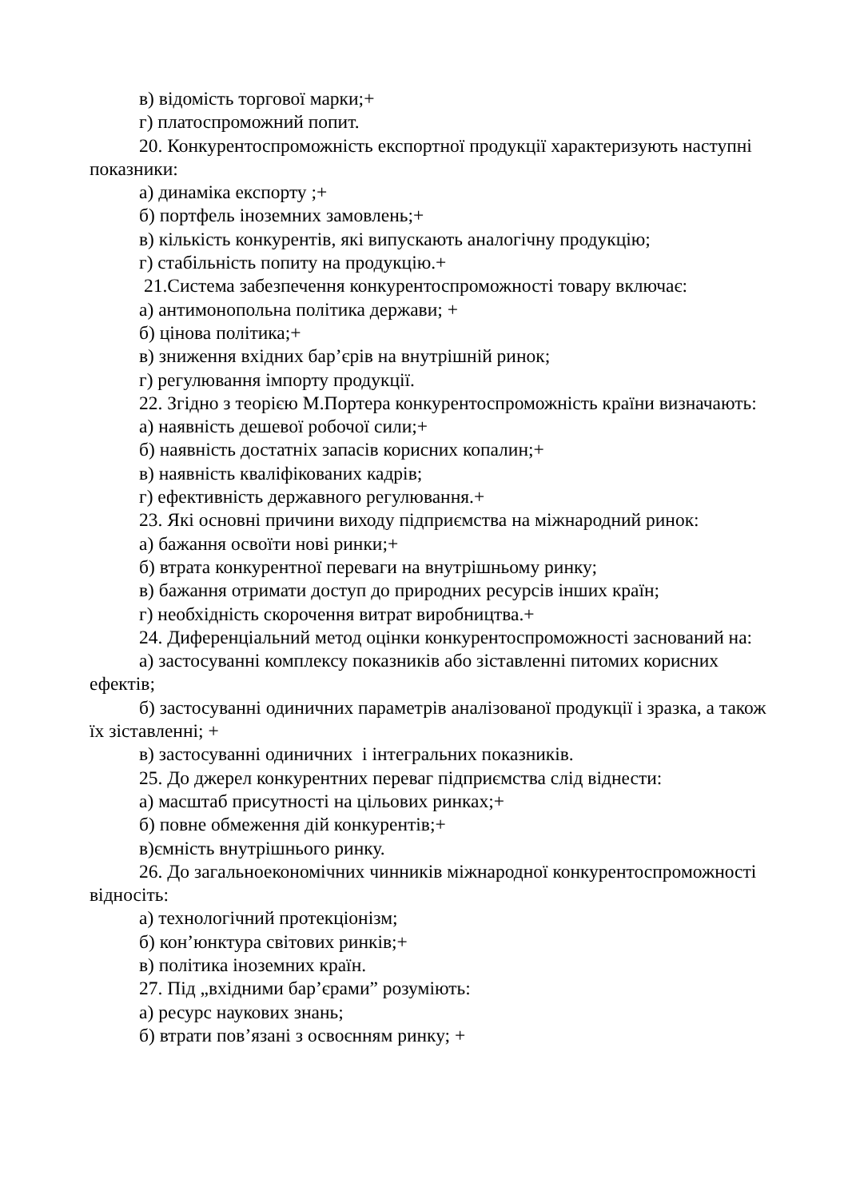в) відомість торгової марки;+
г) платоспроможний попит.
20. Конкурентоспроможність експортної продукції характеризують наступні показники:
а) динаміка експорту ;+
б) портфель іноземних замовлень;+
в) кількість конкурентів, які випускають аналогічну продукцію;
г) стабільність попиту на продукцію.+
21.Система забезпечення конкурентоспроможності товару включає:
а) антимонопольна політика держави; +
б) цінова політика;+
в) зниження вхідних бар’єрів на внутрішній ринок;
г) регулювання імпорту продукції.
22. Згідно з теорією М.Портера конкурентоспроможність країни визначають:
а) наявність дешевої робочої сили;+
б) наявність достатніх запасів корисних копалин;+
в) наявність кваліфікованих кадрів;
г) ефективність державного регулювання.+
23. Які основні причини виходу підприємства на міжнародний ринок:
а) бажання освоїти нові ринки;+
б) втрата конкурентної переваги на внутрішньому ринку;
в) бажання отримати доступ до природних ресурсів інших країн;
г) необхідність скорочення витрат виробництва.+
24. Диференціальний метод оцінки конкурентоспроможності заснований на:
а) застосуванні комплексу показників або зіставленні питомих корисних ефектів;
б) застосуванні одиничних параметрів аналізованої продукції і зразка, а також їх зіставленні; +
в) застосуванні одиничних і інтегральних показників.
25. До джерел конкурентних переваг підприємства слід віднести:
а) масштаб присутності на цільових ринках;+
б) повне обмеження дій конкурентів;+
в)ємність внутрішнього ринку.
26. До загальноекономічних чинників міжнародної конкурентоспроможності відносіть:
а) технологічний протекціонізм;
б) кон’юнктура світових ринків;+
в) політика іноземних країн.
27. Під „вхідними бар’єрами” розуміють:
а) ресурс наукових знань;
б) втрати пов’язані з освоєнням ринку; +